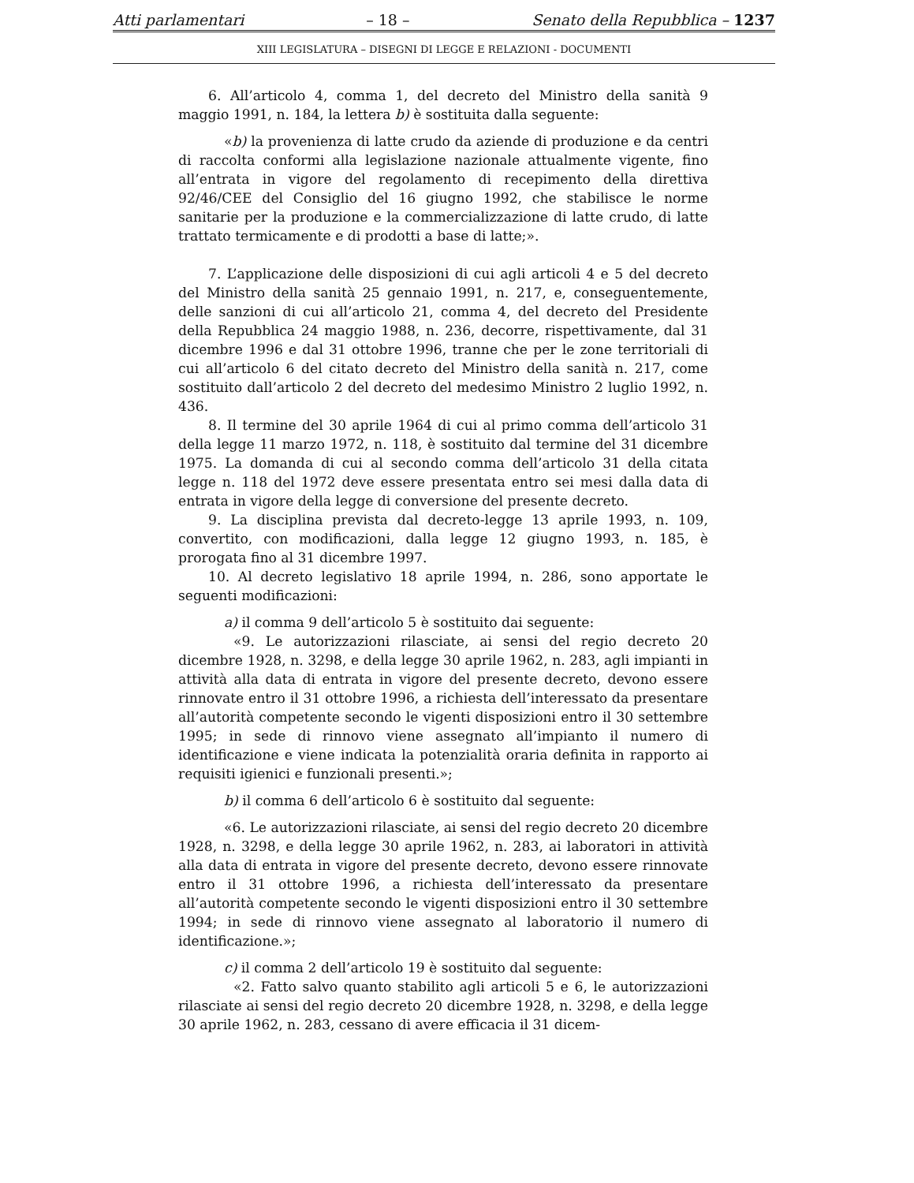Atti parlamentari – 18 – Senato della Repubblica – 1237
XIII LEGISLATURA – DISEGNI DI LEGGE E RELAZIONI - DOCUMENTI
6. All’articolo 4, comma 1, del decreto del Ministro della sanità 9 maggio 1991, n. 184, la lettera b) è sostituita dalla seguente:
«b) la provenienza di latte crudo da aziende di produzione e da centri di raccolta conformi alla legislazione nazionale attualmente vigente, fino all’entrata in vigore del regolamento di recepimento della direttiva 92/46/CEE del Consiglio del 16 giugno 1992, che stabilisce le norme sanitarie per la produzione e la commercializzazione di latte crudo, di latte trattato termicamente e di prodotti a base di latte;».
7. L’applicazione delle disposizioni di cui agli articoli 4 e 5 del decreto del Ministro della sanità 25 gennaio 1991, n. 217, e, conseguentemente, delle sanzioni di cui all’articolo 21, comma 4, del decreto del Presidente della Repubblica 24 maggio 1988, n. 236, decorre, rispettivamente, dal 31 dicembre 1996 e dal 31 ottobre 1996, tranne che per le zone territoriali di cui all’articolo 6 del citato decreto del Ministro della sanità n. 217, come sostituito dall’articolo 2 del decreto del medesimo Ministro 2 luglio 1992, n. 436.
8. Il termine del 30 aprile 1964 di cui al primo comma dell’articolo 31 della legge 11 marzo 1972, n. 118, è sostituito dal termine del 31 dicembre 1975. La domanda di cui al secondo comma dell’articolo 31 della citata legge n. 118 del 1972 deve essere presentata entro sei mesi dalla data di entrata in vigore della legge di conversione del presente decreto.
9. La disciplina prevista dal decreto-legge 13 aprile 1993, n. 109, convertito, con modificazioni, dalla legge 12 giugno 1993, n. 185, è prorogata fino al 31 dicembre 1997.
10. Al decreto legislativo 18 aprile 1994, n. 286, sono apportate le seguenti modificazioni:
a) il comma 9 dell’articolo 5 è sostituito dai seguente:
«9. Le autorizzazioni rilasciate, ai sensi del regio decreto 20 dicembre 1928, n. 3298, e della legge 30 aprile 1962, n. 283, agli impianti in attività alla data di entrata in vigore del presente decreto, devono essere rinnovate entro il 31 ottobre 1996, a richiesta dell’interessato da presentare all’autorità competente secondo le vigenti disposizioni entro il 30 settembre 1995; in sede di rinnovo viene assegnato all’impianto il numero di identificazione e viene indicata la potenzialità oraria definita in rapporto ai requisiti igienici e funzionali presenti.»;
b) il comma 6 dell’articolo 6 è sostituito dal seguente:
«6. Le autorizzazioni rilasciate, ai sensi del regio decreto 20 dicembre 1928, n. 3298, e della legge 30 aprile 1962, n. 283, ai laboratori in attività alla data di entrata in vigore del presente decreto, devono essere rinnovate entro il 31 ottobre 1996, a richiesta dell’interessato da presentare all’autorità competente secondo le vigenti disposizioni entro il 30 settembre 1994; in sede di rinnovo viene assegnato al laboratorio il numero di identificazione.»;
c) il comma 2 dell’articolo 19 è sostituito dal seguente:
«2. Fatto salvo quanto stabilito agli articoli 5 e 6, le autorizzazioni rilasciate ai sensi del regio decreto 20 dicembre 1928, n. 3298, e della legge 30 aprile 1962, n. 283, cessano di avere efficacia il 31 dicem-